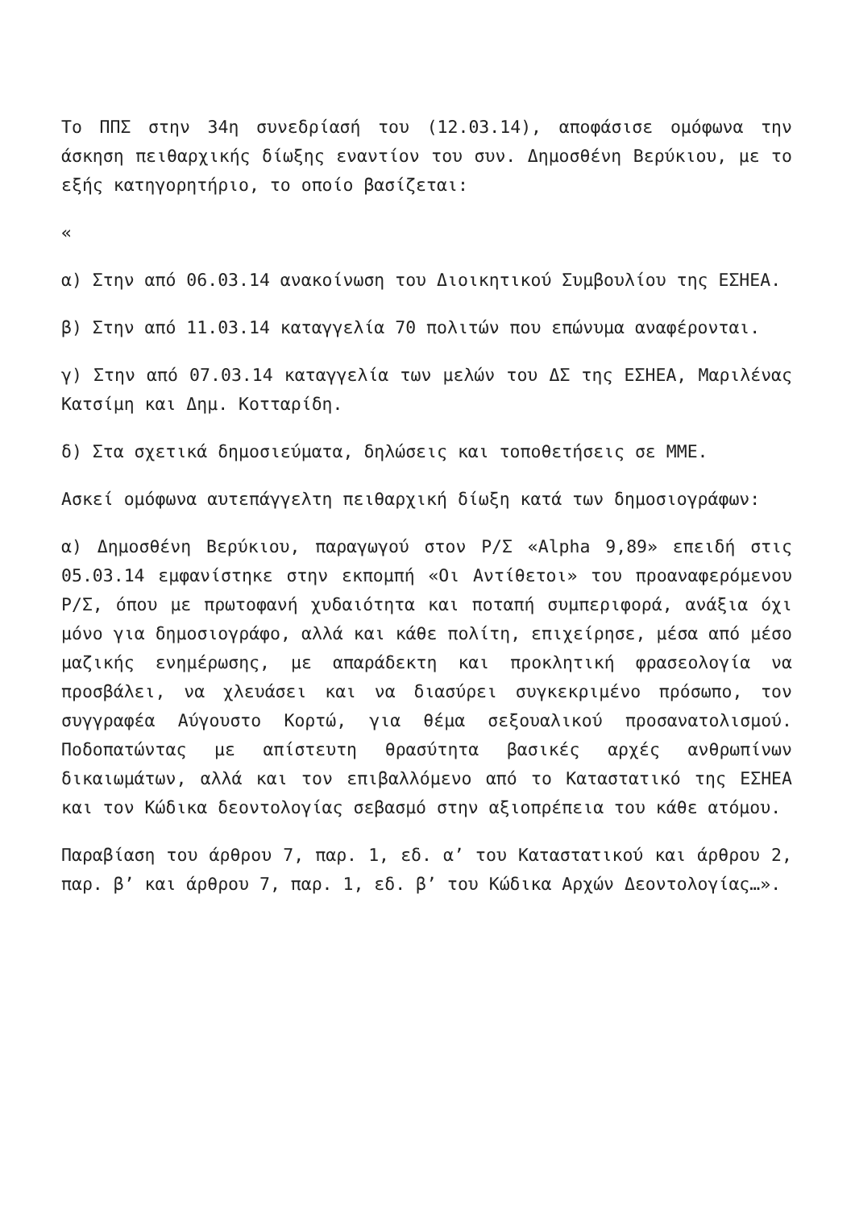Το ΠΠΣ στην 34η συνεδρίασή του (12.03.14), αποφάσισε ομόφωνα την άσκηση πειθαρχικής δίωξης εναντίον του συν. Δημοσθένη Βερύκιου, με το εξής κατηγορητήριο, το οποίο βασίζεται:
«
α) Στην από 06.03.14 ανακοίνωση του Διοικητικού Συμβουλίου της ΕΣΗΕΑ.
β) Στην από 11.03.14 καταγγελία 70 πολιτών που επώνυμα αναφέρονται.
γ) Στην από 07.03.14 καταγγελία των μελών του ΔΣ της ΕΣΗΕΑ, Μαριλένας Κατσίμη και Δημ. Κοτταρίδη.
δ) Στα σχετικά δημοσιεύματα, δηλώσεις και τοποθετήσεις σε ΜΜΕ.
Ασκεί ομόφωνα αυτεπάγγελτη πειθαρχική δίωξη κατά των δημοσιογράφων:
α) Δημοσθένη Βερύκιου, παραγωγού στον Ρ/Σ «Alpha 9,89» επειδή στις 05.03.14 εμφανίστηκε στην εκπομπή «Οι Αντίθετοι» του προαναφερόμενου Ρ/Σ, όπου με πρωτοφανή χυδαιότητα και ποταπή συμπεριφορά, ανάξια όχι μόνο για δημοσιογράφο, αλλά και κάθε πολίτη, επιχείρησε, μέσα από μέσο μαζικής ενημέρωσης, με απαράδεκτη και προκλητική φρασεολογία να προσβάλει, να χλευάσει και να διασύρει συγκεκριμένο πρόσωπο, τον συγγραφέα Αύγουστο Κορτώ, για θέμα σεξουαλικού προσανατολισμού. Ποδοπατώντας με απίστευτη θρασύτητα βασικές αρχές ανθρωπίνων δικαιωμάτων, αλλά και τον επιβαλλόμενο από το Καταστατικό της ΕΣΗΕΑ και τον Κώδικα δεοντολογίας σεβασμό στην αξιοπρέπεια του κάθε ατόμου.
Παραβίαση του άρθρου 7, παρ. 1, εδ. α’ του Καταστατικού και άρθρου 2, παρ. β’ και άρθρου 7, παρ. 1, εδ. β’ του Κώδικα Αρχών Δεοντολογίας…».